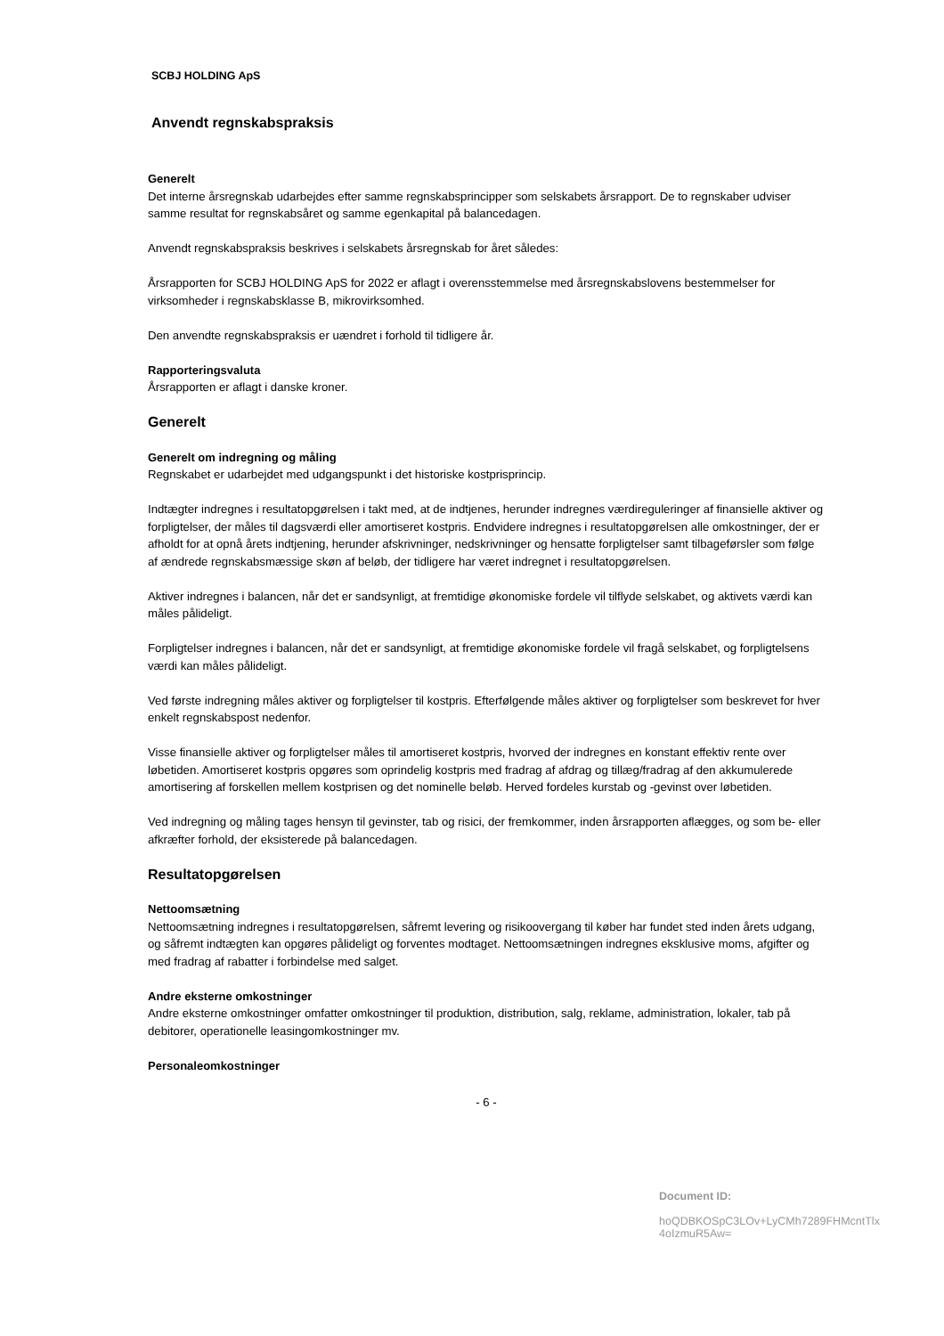SCBJ HOLDING ApS
Anvendt regnskabspraksis
Generelt
Det interne årsregnskab udarbejdes efter samme regnskabsprincipper som selskabets årsrapport. De to regnskaber udviser samme resultat for regnskabsåret og samme egenkapital på balancedagen.
Anvendt regnskabspraksis beskrives i selskabets årsregnskab for året således:
Årsrapporten for SCBJ HOLDING ApS for 2022 er aflagt i overensstemmelse med årsregnskabslovens bestemmelser for virksomheder i regnskabsklasse B, mikrovirksomhed.
Den anvendte regnskabspraksis er uændret i forhold til tidligere år.
Rapporteringsvaluta
Årsrapporten er aflagt i danske kroner.
Generelt
Generelt om indregning og måling
Regnskabet er udarbejdet med udgangspunkt i det historiske kostprisprincip.
Indtægter indregnes i resultatopgørelsen i takt med, at de indtjenes, herunder indregnes værdireguleringer af finansielle aktiver og forpligtelser, der måles til dagsværdi eller amortiseret kostpris. Endvidere indregnes i resultatopgørelsen alle omkostninger, der er afholdt for at opnå årets indtjening, herunder afskrivninger, nedskrivninger og hensatte forpligtelser samt tilbageførsler som følge af ændrede regnskabsmæssige skøn af beløb, der tidligere har været indregnet i resultatopgørelsen.
Aktiver indregnes i balancen, når det er sandsynligt, at fremtidige økonomiske fordele vil tilflyde selskabet, og aktivets værdi kan måles pålideligt.
Forpligtelser indregnes i balancen, når det er sandsynligt, at fremtidige økonomiske fordele vil fragå selskabet, og forpligtelsens værdi kan måles pålideligt.
Ved første indregning måles aktiver og forpligtelser til kostpris. Efterfølgende måles aktiver og forpligtelser som beskrevet for hver enkelt regnskabspost nedenfor.
Visse finansielle aktiver og forpligtelser måles til amortiseret kostpris, hvorved der indregnes en konstant effektiv rente over løbetiden. Amortiseret kostpris opgøres som oprindelig kostpris med fradrag af afdrag og tillæg/fradrag af den akkumulerede amortisering af forskellen mellem kostprisen og det nominelle beløb. Herved fordeles kurstab og -gevinst over løbetiden.
Ved indregning og måling tages hensyn til gevinster, tab og risici, der fremkommer, inden årsrapporten aflægges, og som be- eller afkræfter forhold, der eksisterede på balancedagen.
Resultatopgørelsen
Nettoomsætning
Nettoomsætning indregnes i resultatopgørelsen, såfremt levering og risikoovergang til køber har fundet sted inden årets udgang, og såfremt indtægten kan opgøres pålideligt og forventes modtaget. Nettoomsætningen indregnes eksklusive moms, afgifter og med fradrag af rabatter i forbindelse med salget.
Andre eksterne omkostninger
Andre eksterne omkostninger omfatter omkostninger til produktion, distribution, salg, reklame, administration, lokaler, tab på debitorer, operationelle leasingomkostninger mv.
Personaleomkostninger
- 6 -
Document ID:
hoQDBKOSpC3LOv+LyCMh7289FHMcntTlx
4oIzmuR5Aw=